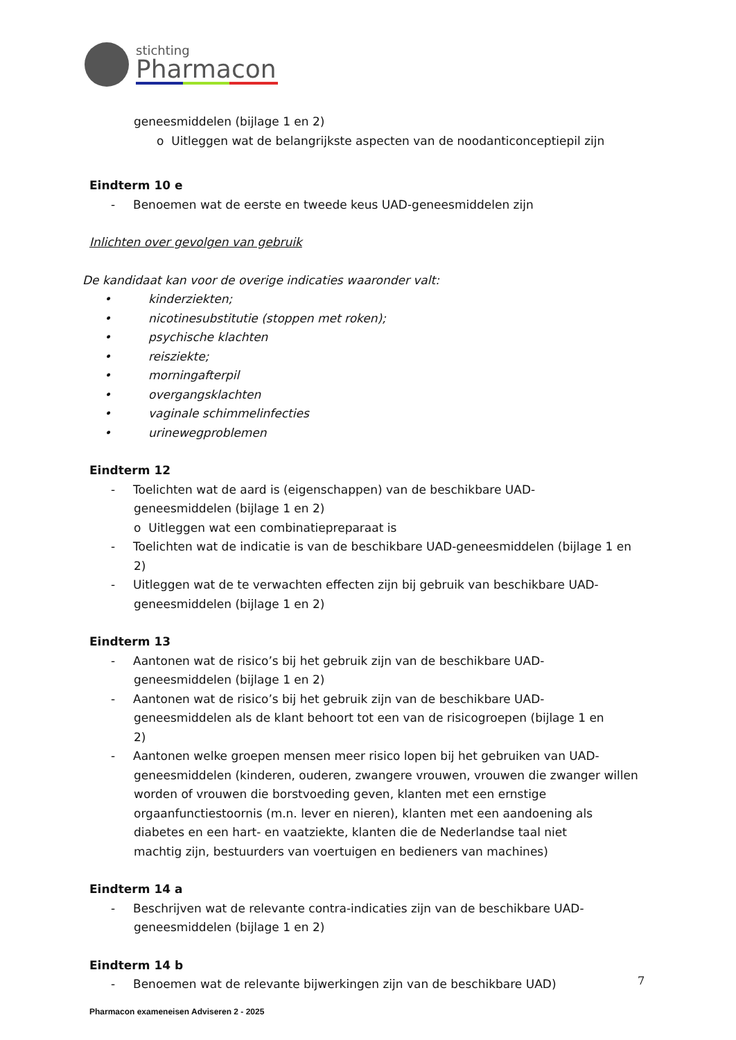stichting
Pharmacon
geneesmiddelen (bijlage 1 en 2)
o Uitleggen wat de belangrijkste aspecten van de noodanticonceptiepil zijn
Eindterm 10 e
- Benoemen wat de eerste en tweede keus UAD-geneesmiddelen zijn
Inlichten over gevolgen van gebruik
De kandidaat kan voor de overige indicaties waaronder valt:
• kinderziekten;
• nicotinesubstitutie (stoppen met roken);
• psychische klachten
• reisziekte;
• morningafterpil
• overgangsklachten
• vaginale schimmelinfecties
• urinewegproblemen
Eindterm 12
- Toelichten wat de aard is (eigenschappen) van de beschikbare UAD-
geneesmiddelen (bijlage 1 en 2)
o Uitleggen wat een combinatiepreparaat is
- Toelichten wat de indicatie is van de beschikbare UAD-geneesmiddelen (bijlage 1 en
2)
- Uitleggen wat de te verwachten effecten zijn bij gebruik van beschikbare UAD-
geneesmiddelen (bijlage 1 en 2)
Eindterm 13
- Aantonen wat de risico’s bij het gebruik zijn van de beschikbare UAD-
geneesmiddelen (bijlage 1 en 2)
- Aantonen wat de risico’s bij het gebruik zijn van de beschikbare UAD-
geneesmiddelen als de klant behoort tot een van de risicogroepen (bijlage 1 en
2)
- Aantonen welke groepen mensen meer risico lopen bij het gebruiken van UAD-
geneesmiddelen (kinderen, ouderen, zwangere vrouwen, vrouwen die zwanger willen
worden of vrouwen die borstvoeding geven, klanten met een ernstige
orgaanfunctiestoornis (m.n. lever en nieren), klanten met een aandoening als
diabetes en een hart- en vaatziekte, klanten die de Nederlandse taal niet
machtig zijn, bestuurders van voertuigen en bedieners van machines)
Eindterm 14 a
- Beschrijven wat de relevante contra-indicaties zijn van de beschikbare UAD-
geneesmiddelen (bijlage 1 en 2)
Eindterm 14 b
- Benoemen wat de relevante bijwerkingen zijn van de beschikbare UAD)
7
Pharmacon exameneisen Adviseren 2 - 2025